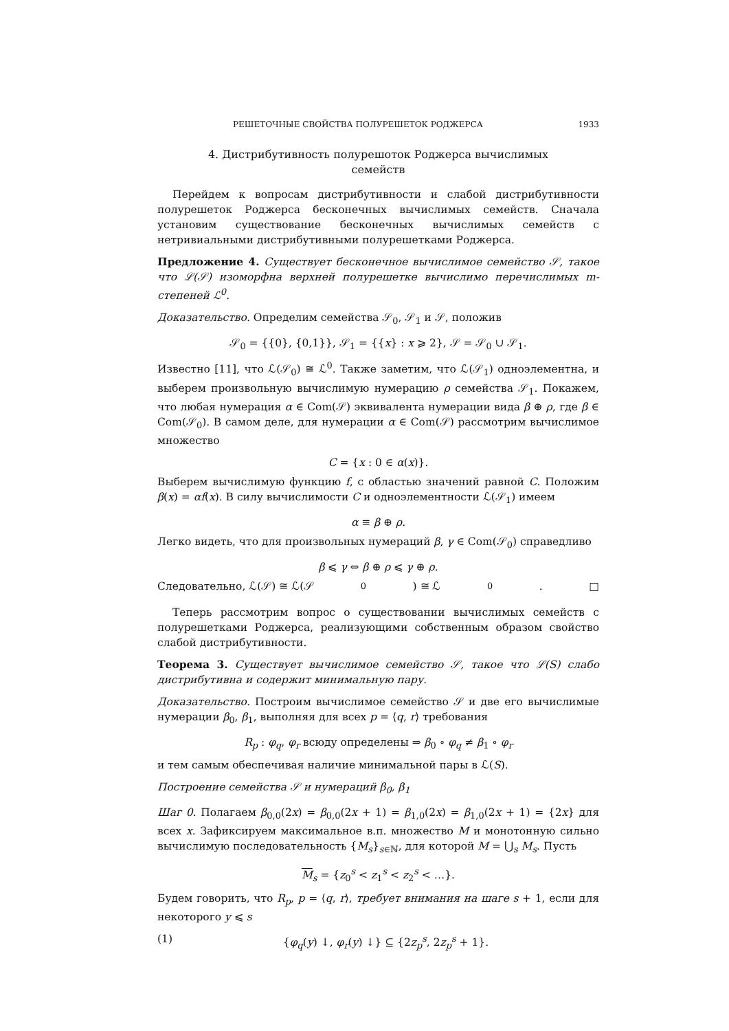РЕШЕТОЧНЫЕ СВОЙСТВА ПОЛУРЕШЕТОК РОДЖЕРСА 1933
4. Дистрибутивность полурешоток Роджерса вычислимых
семейств
Перейдем к вопросам дистрибутивности и слабой дистрибутивности полурешеток Роджерса бесконечных вычислимых семейств. Сначала установим существование бесконечных вычислимых семейств с нетривиальными дистрибутивными полурешетками Роджерса.
Предложение 4. Существует бесконечное вычислимое семейство 𝒮, такое что ℒ(𝒮) изоморфна верхней полурешетке вычислимо перечислимых m-степеней ℒ<sup>0</sup>.
Доказательство. Определим семейства 𝒮<sub>0</sub>, 𝒮<sub>1</sub> и 𝒮, положив
𝒮<sub>0</sub> = {{0}, {0,1}}, 𝒮<sub>1</sub> = {{x} : x ⩾ 2}, 𝒮 = 𝒮<sub>0</sub> ∪ 𝒮<sub>1</sub>.
Известно [11], что ℒ(𝒮<sub>0</sub>) ≅ ℒ<sup>0</sup>. Также заметим, что ℒ(𝒮<sub>1</sub>) одноэлементна, и выберем произвольную вычислимую нумерацию ρ семейства 𝒮<sub>1</sub>. Покажем, что любая нумерация α ∈ Com(𝒮) эквивалента нумерации вида β ⊕ ρ, где β ∈ Com(𝒮<sub>0</sub>). В самом деле, для нумерации α ∈ Com(𝒮) рассмотрим вычислимое множество
C = {x : 0 ∈ α(x)}.
Выберем вычислимую функцию f, с областью значений равной C. Положим β(x) = αf(x). В силу вычислимости C и одноэлементности ℒ(𝒮<sub>1</sub>) имеем
α ≡ β ⊕ ρ.
Легко видеть, что для произвольных нумераций β, γ ∈ Com(𝒮<sub>0</sub>) справедливо
β ⩽ γ ⇔ β ⊕ ρ ⩽ γ ⊕ ρ.
Следовательно, ℒ(𝒮) ≅ ℒ(𝒮<sub>0</sub>) ≅ ℒ<sup>0</sup>. □
Теперь рассмотрим вопрос о существовании вычислимых семейств с полурешетками Роджерса, реализующими собственным образом свойство слабой дистрибутивности.
Теорема 3. Существует вычислимое семейство 𝒮, такое что ℒ(S) слабо дистрибутивна и содержит минимальную пару.
Доказательство. Построим вычислимое семейство 𝒮 и две его вычислимые нумерации β<sub>0</sub>, β<sub>1</sub>, выполняя для всех p = ⟨q, r⟩ требования
R<sub>p</sub> : φ<sub>q</sub>, φ<sub>r</sub> всюду определены ⇒ β<sub>0</sub> ∘ φ<sub>q</sub> ≠ β<sub>1</sub> ∘ φ<sub>r</sub>
и тем самым обеспечивая наличие минимальной пары в ℒ(S).
Построение семейства 𝒮 и нумераций β<sub>0</sub>, β<sub>1</sub>
Шаг 0. Полагаем β<sub>0,0</sub>(2x) = β<sub>0,0</sub>(2x + 1) = β<sub>1,0</sub>(2x) = β<sub>1,0</sub>(2x + 1) = {2x} для всех x. Зафиксируем максимальное в.п. множество M и монотонную сильно вычислимую последовательность {M<sub>s</sub>}<sub>s∈ℕ</sub>, для которой M = ⋃<sub>s</sub> M<sub>s</sub>. Пусть
M<sub>s</sub> = {z<sub>0</sub><sup>s</sup> < z<sub>1</sub><sup>s</sup> < z<sub>2</sub><sup>s</sup> < …}.
Будем говорить, что R<sub>p</sub>, p = ⟨q, r⟩, требует внимания на шаге s + 1, если для некоторого y ⩽ s
(1) {φ<sub>q</sub>(y) ↓, φ<sub>r</sub>(y) ↓} ⊆ {2z<sub>p</sub><sup>s</sup>, 2z<sub>p</sub><sup>s</sup> + 1}.